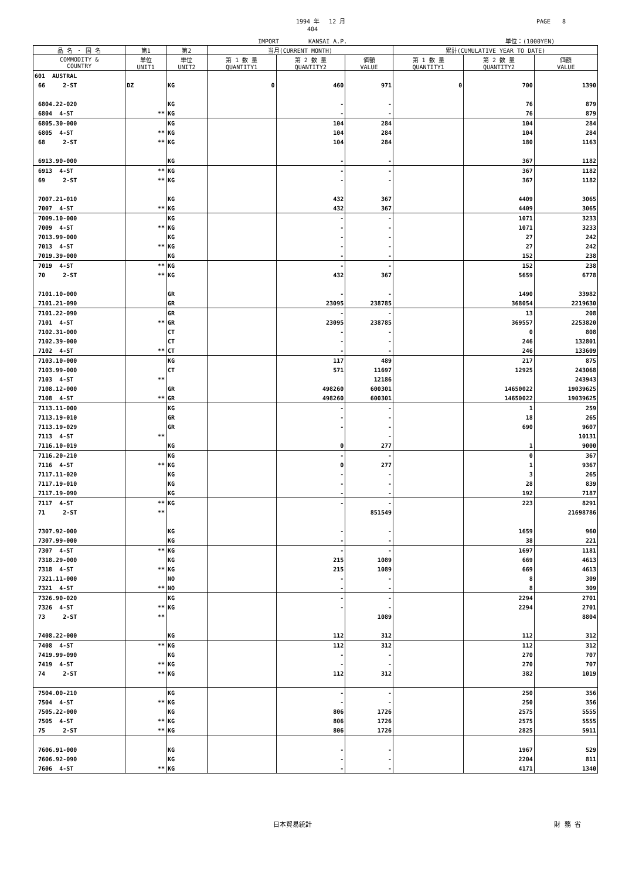1994 年　 12 月
404
IMPORT　　　　　KANSAI A.P.
PAGE　　8
単位：(1000YEN)
| 品 名 ・ 国 名 | 第1 | 第2 | 当月(CURRENT MONTH) | | | 累計(CUMULATIVE YEAR TO DATE) | | |
| --- | --- | --- | --- | --- | --- | --- | --- | --- |
| COMMODITY & COUNTRY | 単位 UNIT1 | 単位 UNIT2 | 第 1 数 量 QUANTITY1 | 第 2 数 量 QUANTITY2 | 価額 VALUE | 第 1 数 量 QUANTITY1 | 第 2 数 量 QUANTITY2 | 価額 VALUE |
| 601 AUSTRAL | | | | | | | | |
| 66 2-ST | DZ | KG | 0 | 460 | 971 | 0 | 700 | 1390 |
| 6804.22-020 | | KG | | - | - | | 76 | 879 |
| 6804 4-ST | ** | KG | | - | - | | 76 | 879 |
| 6805.30-000 | | KG | | 104 | 284 | | 104 | 284 |
| 6805 4-ST | ** | KG | | 104 | 284 | | 104 | 284 |
| 68 2-ST | ** | KG | | 104 | 284 | | 180 | 1163 |
| 6913.90-000 | | KG | | - | - | | 367 | 1182 |
| 6913 4-ST | ** | KG | | - | - | | 367 | 1182 |
| 69 2-ST | ** | KG | | - | - | | 367 | 1182 |
| 7007.21-010 | | KG | | 432 | 367 | | 4409 | 3065 |
| 7007 4-ST | ** | KG | | 432 | 367 | | 4409 | 3065 |
| 7009.10-000 | | KG | | - | - | | 1071 | 3233 |
| 7009 4-ST | ** | KG | | - | - | | 1071 | 3233 |
| 7013.99-000 | | KG | | - | - | | 27 | 242 |
| 7013 4-ST | ** | KG | | - | - | | 27 | 242 |
| 7019.39-000 | | KG | | - | - | | 152 | 238 |
| 7019 4-ST | ** | KG | | - | - | | 152 | 238 |
| 70 2-ST | ** | KG | | 432 | 367 | | 5659 | 6778 |
| 7101.10-000 | | GR | | - | - | | 1490 | 33982 |
| 7101.21-090 | | GR | | 23095 | 238785 | | 368054 | 2219630 |
| 7101.22-090 | | GR | | - | - | | 13 | 208 |
| 7101 4-ST | ** | GR | | 23095 | 238785 | | 369557 | 2253820 |
| 7102.31-000 | | CT | | - | - | | 0 | 808 |
| 7102.39-000 | | CT | | - | - | | 246 | 132801 |
| 7102 4-ST | ** | CT | | - | - | | 246 | 133609 |
| 7103.10-000 | | KG | | 117 | 489 | | 217 | 875 |
| 7103.99-000 | | CT | | 571 | 11697 | | 12925 | 243068 |
| 7103 4-ST | ** | | | | 12186 | | | 243943 |
| 7108.12-000 | | GR | | 498260 | 600301 | | 14650022 | 19039625 |
| 7108 4-ST | ** | GR | | 498260 | 600301 | | 14650022 | 19039625 |
| 7113.11-000 | | KG | | - | - | | 1 | 259 |
| 7113.19-010 | | GR | | - | - | | 18 | 265 |
| 7113.19-029 | | GR | | - | - | | 690 | 9607 |
| 7113 4-ST | ** | | | | - | | | 10131 |
| 7116.10-019 | | KG | | 0 | 277 | | 1 | 9000 |
| 7116.20-210 | | KG | | - | - | | 0 | 367 |
| 7116 4-ST | ** | KG | | 0 | 277 | | 1 | 9367 |
| 7117.11-020 | | KG | | - | - | | 3 | 265 |
| 7117.19-010 | | KG | | - | - | | 28 | 839 |
| 7117.19-090 | | KG | | - | - | | 192 | 7187 |
| 7117 4-ST | ** | KG | | - | - | | 223 | 8291 |
| 71 2-ST | ** | | | | 851549 | | | 21698786 |
| 7307.92-000 | | KG | | - | - | | 1659 | 960 |
| 7307.99-000 | | KG | | - | - | | 38 | 221 |
| 7307 4-ST | ** | KG | | - | - | | 1697 | 1181 |
| 7318.29-000 | | KG | | 215 | 1089 | | 669 | 4613 |
| 7318 4-ST | ** | KG | | 215 | 1089 | | 669 | 4613 |
| 7321.11-000 | | NO | | - | - | | 8 | 309 |
| 7321 4-ST | ** | NO | | - | - | | 8 | 309 |
| 7326.90-020 | | KG | | - | - | | 2294 | 2701 |
| 7326 4-ST | ** | KG | | - | - | | 2294 | 2701 |
| 73 2-ST | ** | | | | 1089 | | | 8804 |
| 7408.22-000 | | KG | | 112 | 312 | | 112 | 312 |
| 7408 4-ST | ** | KG | | 112 | 312 | | 112 | 312 |
| 7419.99-090 | | KG | | - | - | | 270 | 707 |
| 7419 4-ST | ** | KG | | - | - | | 270 | 707 |
| 74 2-ST | ** | KG | | 112 | 312 | | 382 | 1019 |
| 7504.00-210 | | KG | | - | - | | 250 | 356 |
| 7504 4-ST | ** | KG | | - | - | | 250 | 356 |
| 7505.22-000 | | KG | | 806 | 1726 | | 2575 | 5555 |
| 7505 4-ST | ** | KG | | 806 | 1726 | | 2575 | 5555 |
| 75 2-ST | ** | KG | | 806 | 1726 | | 2825 | 5911 |
| 7606.91-000 | | KG | | - | - | | 1967 | 529 |
| 7606.92-090 | | KG | | - | - | | 2204 | 811 |
| 7606 4-ST | ** | KG | | - | - | | 4171 | 1340 |
日本貿易統計 財 務 省